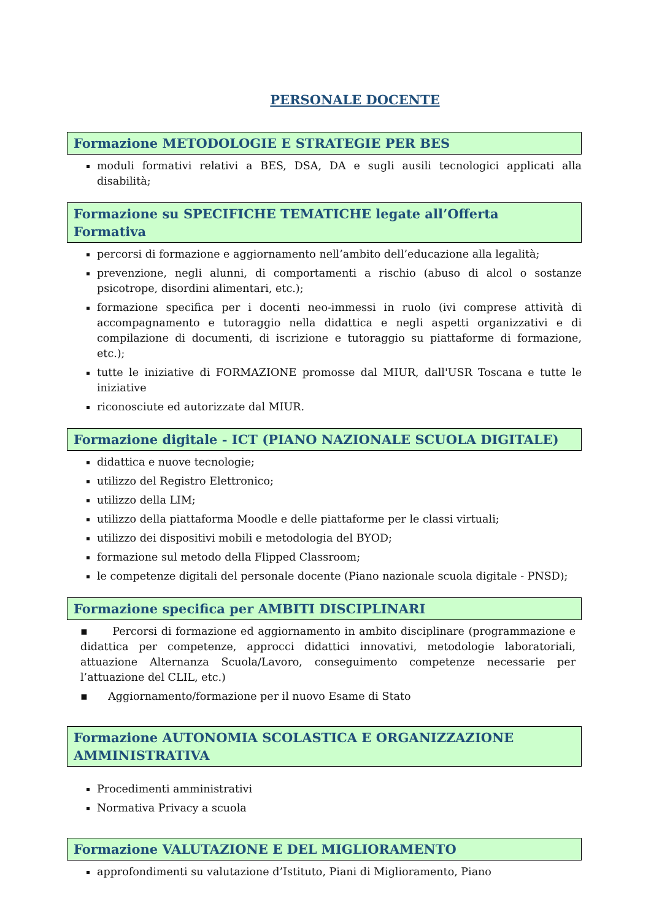PERSONALE DOCENTE
Formazione METODOLOGIE E STRATEGIE PER BES
moduli formativi relativi a BES, DSA, DA e sugli ausili tecnologici applicati alla disabilità;
Formazione su SPECIFICHE TEMATICHE legate all’Offerta Formativa
percorsi di formazione e aggiornamento nell’ambito dell’educazione alla legalità;
prevenzione, negli alunni, di comportamenti a rischio (abuso di alcol o sostanze psicotrope, disordini alimentari, etc.);
formazione specifica per i docenti neo-immessi in ruolo (ivi comprese attività di accompagnamento e tutoraggio nella didattica e negli aspetti organizzativi e di compilazione di documenti, di iscrizione e tutoraggio su piattaforme di formazione, etc.);
tutte le iniziative di FORMAZIONE promosse dal MIUR, dall'USR Toscana e tutte le iniziative
riconosciute ed autorizzate dal MIUR.
Formazione digitale - ICT (PIANO NAZIONALE SCUOLA DIGITALE)
didattica e nuove tecnologie;
utilizzo del Registro Elettronico;
utilizzo della LIM;
utilizzo della piattaforma Moodle e delle piattaforme per le classi virtuali;
utilizzo dei dispositivi mobili e metodologia del BYOD;
formazione sul metodo della Flipped Classroom;
le competenze digitali del personale docente (Piano nazionale scuola digitale - PNSD);
Formazione specifica per AMBITI DISCIPLINARI
▪ Percorsi di formazione ed aggiornamento in ambito disciplinare (programmazione e didattica per competenze, approcci didattici innovativi, metodologie laboratoriali, attuazione Alternanza Scuola/Lavoro, conseguimento competenze necessarie per l’attuazione del CLIL, etc.)
▪ Aggiornamento/formazione per il nuovo Esame di Stato
Formazione AUTONOMIA SCOLASTICA E ORGANIZZAZIONE AMMINISTRATIVA
Procedimenti amministrativi
Normativa Privacy a scuola
Formazione VALUTAZIONE E DEL MIGLIORAMENTO
approfondimenti su valutazione d’Istituto, Piani di Miglioramento, Piano